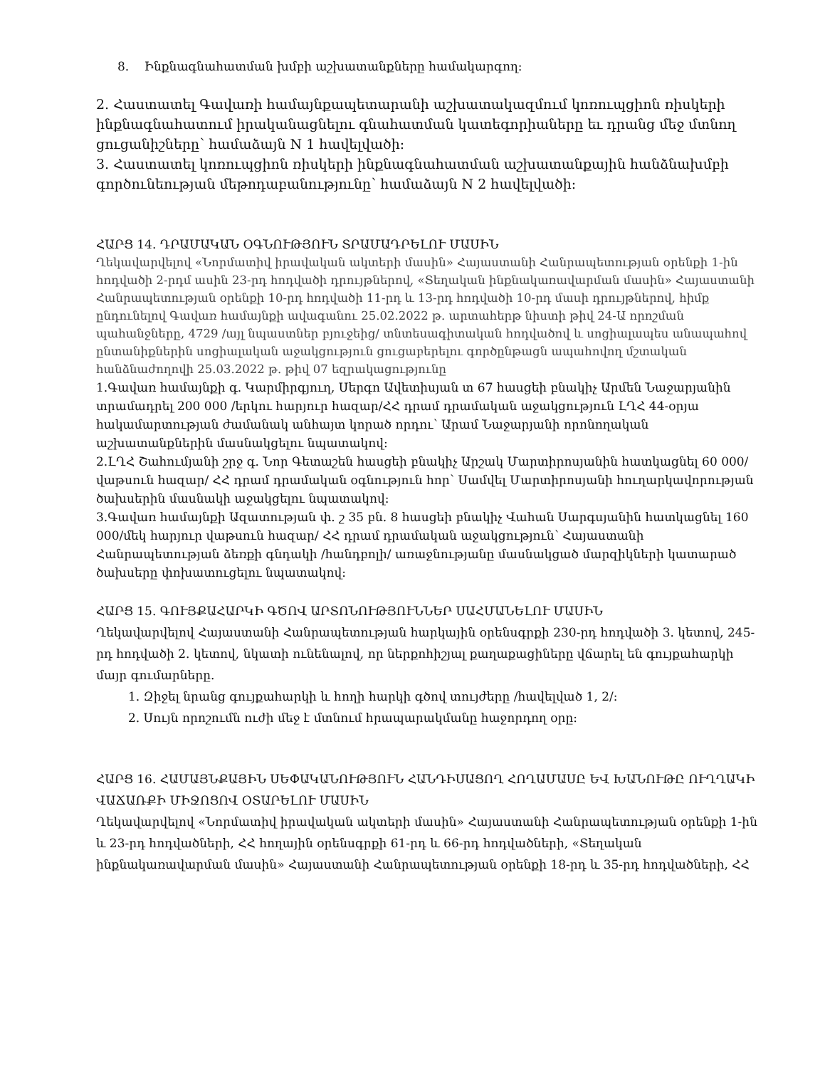8. Ինքնագնահատման խմբի աշխատանքները համակարգող։
2. Հաստատել Գավառի համայնքապետարանի աշխատակազմում կոռուպցիոն ռիսկերի ինքնագնահատում իրականացնելու գնահատման կատեգորիաները եւ դրանց մեջ մտնող ցուցանիշները՝ համաձայն N 1 հավելվածի։
3. Հաստատել կոռուպցիոն ռիսկերի ինքնագնահատման աշխատանքային հանձնախմբի գործունեության մեթոդաբանությունը՝ համաձայն N 2 հավելվածի։
ՀԱՐՑ 14. ԴՐԱՄԱԿԱՆ ՕԳՆՈՒԹՅՈՒՆ ՏՐԱՄԱԴՐԵԼՈՒ ՄԱՍԻՆ
Ղեկավարվելով «Նորմատիվ իրավական ակտերի մասին» Հայաստանի Հանրապետության օրենքի 1-ին հոդվածի 2-րդմ ասին 23-րդ հոդվածի դրույթներով, «Տեղական ինքնակառավարման մասին» Հայաստանի Հանրապետության օրենքի 10-րդ հոդվածի 11-րդ և 13-րդ հոդվածի 10-րդ մասի դրույթներով, հիմք ընդունելով Գավառ համայնքի ավագանու 25.02.2022 թ. արտահերթ նիստի թիվ 24-Ա որոշման պահանջները, 4729 /այլ նպաստներ բյուջեից/ տնտեսագիտական հոդվածով և սոցիալապես անապահով ընտանիքներին սոցիալական աջակցություն ցուցաբերելու գործընթացն ապահովող մշտական հանձնաժողովի 25.03.2022 թ. թիվ 07 եզրակացությունը
1.Գավառ համայնքի գ. Կարմիրգյուղ, Սերգո Ավետիսյան տ 67 հասցեի բնակիչ Արմեն Նաջարյանին տրամադրել 200 000 /երկու հարյուր հազար/ՀՀ դրամ դրամական աջակցություն ԼՂՀ 44-օրյա հակամարտության ժամանակ անհայտ կորած որդու՝ Արամ Նաջարյանի որոնողական աշխատանքներին մասնակցելու նպատակով:
2.ԼՂՀ Շահումյանի շրջ գ. Նոր Գետաշեն հասցեի բնակիչ Արշակ Մարտիրոսյանին հատկացնել 60 000/վաթսուն հազար/ ՀՀ դրամ դրամական օգնություն հոր՝ Սամվել Մարտիրոսյանի հուղարկավորության ծախսերին մասնակի աջակցելու նպատակով:
3.Գավառ համայնքի Ազատության փ. շ 35 բն. 8 հասցեի բնակիչ Վահան Սարգսյանին հատկացնել 160 000/մեկ հարյուր վաթսուն հազար/ ՀՀ դրամ դրամական աջակցություն՝ Հայաստանի Հանրապետության ձեռքի գնդակի /հանդբոլի/ առաջնությանը մասնակցած մարզիկների կատարած ծախսերը փոխատուցելու նպատակով:
ՀԱՐՑ 15. ԳՈՒՅՔԱՀԱՐԿԻ ԳԾՈՎ ԱՐՏՈՆՈՒԹՅՈՒՆՆԵՐ ՍԱՀՄԱՆԵԼՈՒ ՄԱՍԻՆ
Ղեկավարվելով Հայաստանի Հանրապետության հարկային օրենսգրքի 230-րդ հոդվածի 3. կետով, 245-րդ հոդվածի 2. կետով, նկատի ունենալով, որ ներքոհիշյալ քաղաքացիները վճարել են գույքահարկի մայր գումարները.
1. Զիջել նրանց գույքահարկի և հողի հարկի գծով տույժերը /հավելված 1, 2/:
2. Սույն որոշումն ուժի մեջ է մտնում հրապարակմանը հաջորդող օրը:
ՀԱՐՑ 16. ՀԱՄԱՅՆՔԱՅԻՆ ՍԵՓԱԿԱՆՈՒԹՅՈՒՆ ՀԱՆԴԻՍԱՑՈՂ ՀՈՂԱՄԱՍԸ ԵՎ ԽԱՆՈՒԹԸ ՈՒՂՂԱԿԻ ՎԱՃԱՌՔԻ ՄԻՋՈՑՈՎ ՕՏԱՐԵԼՈՒ ՄԱՍԻՆ
Ղեկավարվելով «Նորմատիվ իրավական ակտերի մասին» Հայաստանի Հանրապետության օրենքի 1-ին և 23-րդ հոդվածների, ՀՀ հողային օրենսգրքի 61-րդ և 66-րդ հոդվածների, «Տեղական ինքնակառավարման մասին» Հայաստանի Հանրապետության օրենքի 18-րդ և 35-րդ հոդվածների, ՀՀ